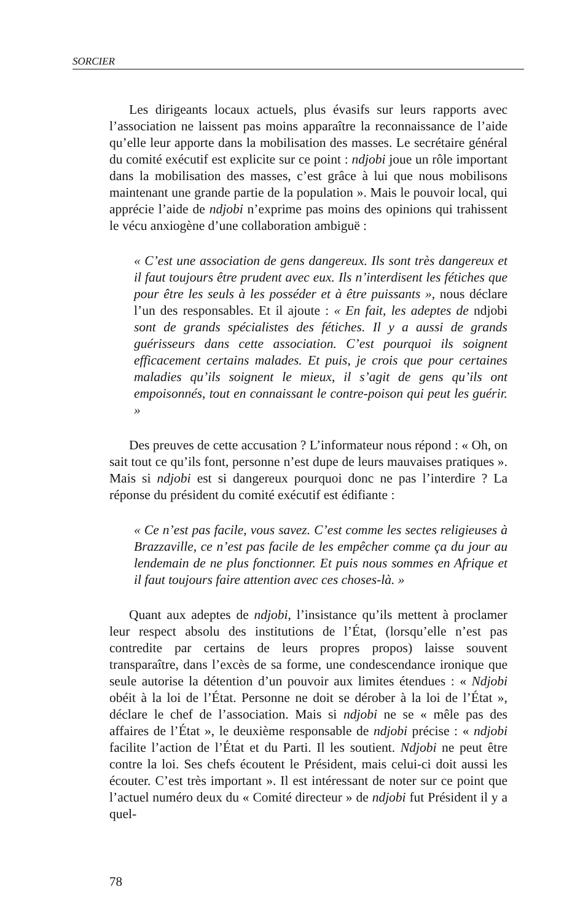SORCIER
Les dirigeants locaux actuels, plus évasifs sur leurs rapports avec l’association ne laissent pas moins apparaître la reconnaissance de l’aide qu’elle leur apporte dans la mobilisation des masses. Le secrétaire général du comité exécutif est explicite sur ce point : ndjobi joue un rôle important dans la mobilisation des masses, c’est grâce à lui que nous mobilisons maintenant une grande partie de la population ». Mais le pouvoir local, qui apprécie l’aide de ndjobi n’exprime pas moins des opinions qui trahissent le vécu anxiogène d’une collaboration ambiguë :
« C’est une association de gens dangereux. Ils sont très dangereux et il faut toujours être prudent avec eux. Ils n’interdisent les fétiches que pour être les seuls à les posséder et à être puissants », nous déclare l’un des responsables. Et il ajoute : « En fait, les adeptes de ndjobi sont de grands spécialistes des fétiches. Il y a aussi de grands guérisseurs dans cette association. C’est pourquoi ils soignent efficacement certains malades. Et puis, je crois que pour certaines maladies qu’ils soignent le mieux, il s’agit de gens qu’ils ont empoisonnés, tout en connaissant le contre-poison qui peut les guérir. »
Des preuves de cette accusation ? L’informateur nous répond : « Oh, on sait tout ce qu’ils font, personne n’est dupe de leurs mauvaises pratiques ». Mais si ndjobi est si dangereux pourquoi donc ne pas l’interdire ? La réponse du président du comité exécutif est édifiante :
« Ce n’est pas facile, vous savez. C’est comme les sectes religieuses à Brazzaville, ce n’est pas facile de les empêcher comme ça du jour au lendemain de ne plus fonctionner. Et puis nous sommes en Afrique et il faut toujours faire attention avec ces choses-là. »
Quant aux adeptes de ndjobi, l’insistance qu’ils mettent à proclamer leur respect absolu des institutions de l’État, (lorsqu’elle n’est pas contredite par certains de leurs propres propos) laisse souvent transparaître, dans l’excès de sa forme, une condescendance ironique que seule autorise la détention d’un pouvoir aux limites étendues : « Ndjobi obéit à la loi de l’État. Personne ne doit se dérober à la loi de l’État », déclare le chef de l’association. Mais si ndjobi ne se « mêle pas des affaires de l’État », le deuxième responsable de ndjobi précise : « ndjobi facilite l’action de l’État et du Parti. Il les soutient. Ndjobi ne peut être contre la loi. Ses chefs écoutent le Président, mais celui-ci doit aussi les écouter. C’est très important ». Il est intéressant de noter sur ce point que l’actuel numéro deux du « Comité directeur » de ndjobi fut Président il y a quel-
78